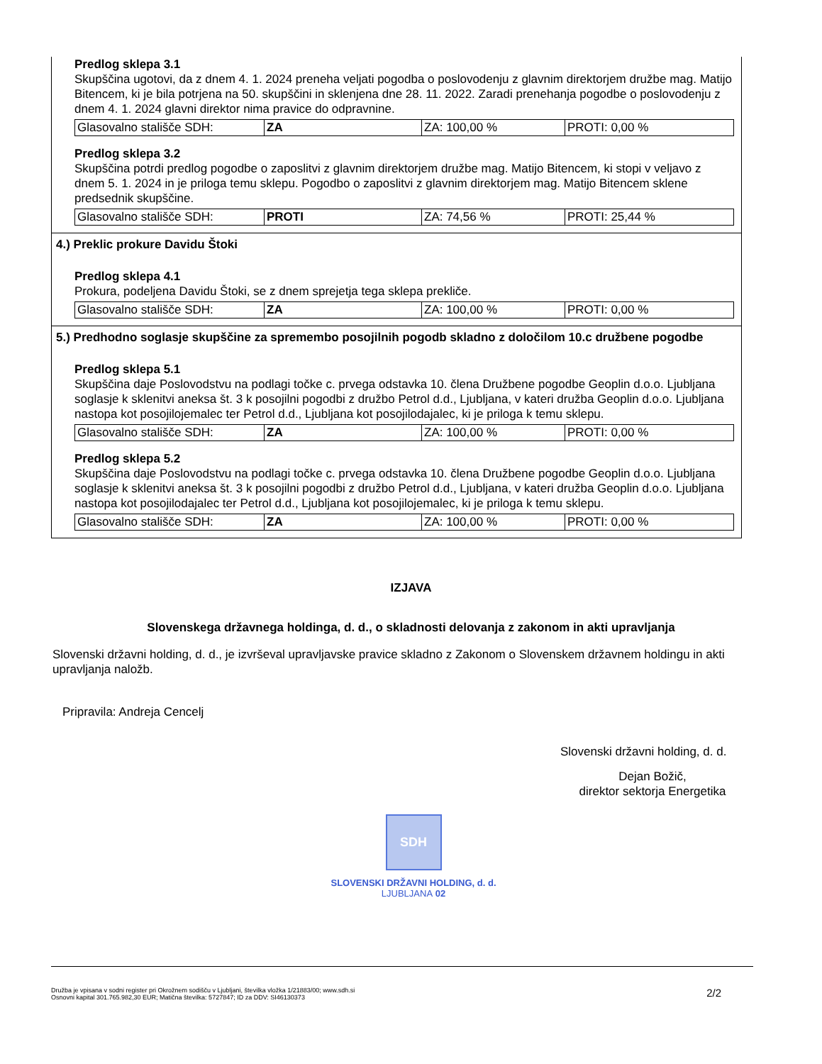Predlog sklepa 3.1
Skupščina ugotovi, da z dnem 4. 1. 2024 preneha veljati pogodba o poslovodenju z glavnim direktorjem družbe mag. Matijo Bitencem, ki je bila potrjena na 50. skupščini in sklenjena dne 28. 11. 2022. Zaradi prenehanja pogodbe o poslovodenju z dnem 4. 1. 2024 glavni direktor nima pravice do odpravnine.
| Glasovalno stališče SDH: | ZA | ZA: 100,00 % | PROTI: 0,00 % |
Predlog sklepa 3.2
Skupščina potrdi predlog pogodbe o zaposlitvi z glavnim direktorjem družbe mag. Matijo Bitencem, ki stopi v veljavo z dnem 5. 1. 2024 in je priloga temu sklepu. Pogodbo o zaposlitvi z glavnim direktorjem mag. Matijo Bitencem sklene predsednik skupščine.
| Glasovalno stališče SDH: | PROTI | ZA: 74,56 % | PROTI: 25,44 % |
4.) Preklic prokure Davidu Štoki
Predlog sklepa 4.1
Prokura, podeljena Davidu Štoki, se z dnem sprejetja tega sklepa prekliče.
| Glasovalno stališče SDH: | ZA | ZA: 100,00 % | PROTI: 0,00 % |
5.) Predhodno soglasje skupščine za spremembo posojilnih pogodb skladno z določilom 10.c družbene pogodbe
Predlog sklepa 5.1
Skupščina daje Poslovodstvu na podlagi točke c. prvega odstavka 10. člena Družbene pogodbe Geoplin d.o.o. Ljubljana soglasje k sklenitvi aneksa št. 3 k posojilni pogodbi z družbo Petrol d.d., Ljubljana, v kateri družba Geoplin d.o.o. Ljubljana nastopa kot posojilojemalec ter Petrol d.d., Ljubljana kot posojilodajalec, ki je priloga k temu sklepu.
| Glasovalno stališče SDH: | ZA | ZA: 100,00 % | PROTI: 0,00 % |
Predlog sklepa 5.2
Skupščina daje Poslovodstvu na podlagi točke c. prvega odstavka 10. člena Družbene pogodbe Geoplin d.o.o. Ljubljana soglasje k sklenitvi aneksa št. 3 k posojilni pogodbi z družbo Petrol d.d., Ljubljana, v kateri družba Geoplin d.o.o. Ljubljana nastopa kot posojilodajalec ter Petrol d.d., Ljubljana kot posojilojemalec, ki je priloga k temu sklepu.
| Glasovalno stališče SDH: | ZA | ZA: 100,00 % | PROTI: 0,00 % |
IZJAVA
Slovenskega državnega holdinga, d. d., o skladnosti delovanja z zakonom in akti upravljanja
Slovenski državni holding, d. d., je izvrševal upravljavske pravice skladno z Zakonom o Slovenskem državnem holdingu in akti upravljanja naložb.
Pripravila: Andreja Cencelj
Slovenski državni holding, d. d.
Dejan Božič,
direktor sektorja Energetika
SDH
SLOVENSKI DRŽAVNI HOLDING, d. d.
LJUBLJANA 02
Družba je vpisana v sodni register pri Okrožnem sodišču v Ljubljani, številka vložka 1/21883/00; www.sdh.si
Osnovni kapital 301.765.982,30 EUR; Matična številka: 5727847; ID za DDV: SI46130373
2/2